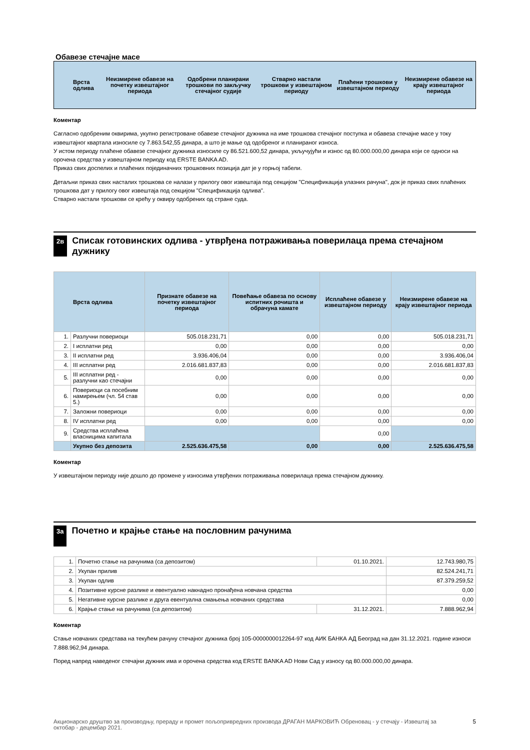Обавезе стечајне масе
| Врста одлива | Неизмирене обавезе на почетку извештајног периода | Одобрени планирани трошкови по закључку стечајног судије | Стварно настали трошкови у извештајном периоду | Плаћени трошкови у извештајном периоду | Неизмирене обавезе на крају извештајног периода |
| --- | --- | --- | --- | --- | --- |
Коментар
Сагласно одобреним оквирима, укупно регистроване обавезе стечајног дужника на име трошкова стечајног поступка и обавеза стечајне масе у току извештајног квартала износиле су 7.863.542,55 динара, а што је мање од одобреног и планираног износа.
У истом периоду плаћене обавезе стечајног дужника износиле су 86.521.600,52 динара, укључујући и износ од 80.000.000,00 динара који се односи на орочена средства у извештајном периоду код ERSTE BANKA AD.
Приказ свих доспелих и плаћених појединачних трошковних позиција дат је у горњој табели.
Детаљни приказ свих насталих трошкова се налази у прилогу овог извештаја под секцијом "Спецификација улазних рачуна", док је приказ свих плаћених трошкова дат у прилогу овог извештаја под секцијом "Спецификација одлива".
Стварно настали трошкови се крећу у оквиру одобрених од стране суда.
2в Списак готовинских одлива - утврђена потраживања поверилаца према стечајном дужнику
| Врста одлива | | Признате обавезе на почетку извештајног периода | Повећање обавеза по основу испитних рочишта и обрачуна камате | Исплаћене обавезе у извештајном периоду | Неизмирене обавезе на крају извештајног периода |
| --- | --- | --- | --- | --- | --- |
| 1. | Разлучни повериоци | 505.018.231,71 | 0,00 | 0,00 | 505.018.231,71 |
| 2. | I исплатни ред | 0,00 | 0,00 | 0,00 | 0,00 |
| 3. | II исплатни ред | 3.936.406,04 | 0,00 | 0,00 | 3.936.406,04 |
| 4. | III исплатни ред | 2.016.681.837,83 | 0,00 | 0,00 | 2.016.681.837,83 |
| 5. | III исплатни ред - разлучни као стечајни | 0,00 | 0,00 | 0,00 | 0,00 |
| 6. | Повериоци са посебним намирењем (чл. 54 став 5.) | 0,00 | 0,00 | 0,00 | 0,00 |
| 7. | Заложни повериоци | 0,00 | 0,00 | 0,00 | 0,00 |
| 8. | IV исплатни ред | 0,00 | 0,00 | 0,00 | 0,00 |
| 9. | Средства исплаћена власницима капитала | | | 0,00 | |
| | Укупно без депозита | 2.525.636.475,58 | 0,00 | 0,00 | 2.525.636.475,58 |
Коментар
У извештајном периоду није дошло до промене у износима утврђених потраживања поверилаца према стечајном дужнику.
3а Почетно и крајње стање на пословним рачунима
| 1. | Почетно стање на рачунима (са депозитом) | 01.10.2021. | 12.743.980,75 |
| 2. | Укупан прилив | | 82.524.241,71 |
| 3. | Укупан одлив | | 87.379.259,52 |
| 4. | Позитивне курсне разлике и евентуално накнадно пронађена новчана средства | | 0,00 |
| 5. | Негативне курсне разлике и друга евентуална смањења новчаних средстава | | 0,00 |
| 6. | Крајње стање на рачунима (са депозитом) | 31.12.2021. | 7.888.962,94 |
Коментар
Стање новчаних средстава на текућем рачуну стечајног дужника број 105-0000000012264-97 код АИК БАНКА АД Београд на дан 31.12.2021. године износи 7.888.962,94 динара.
Поред напред наведеног стечајни дужник има и орочена средства код ERSTE BANKA AD Нови Сад у износу од 80.000.000,00 динара.
Акционарско друштво за производњу, прераду и промет пољопривредних производа ДРАГАН МАРКОВИЋ Обреновац - у стечају - Извештај за октобар - децембар 2021. 5